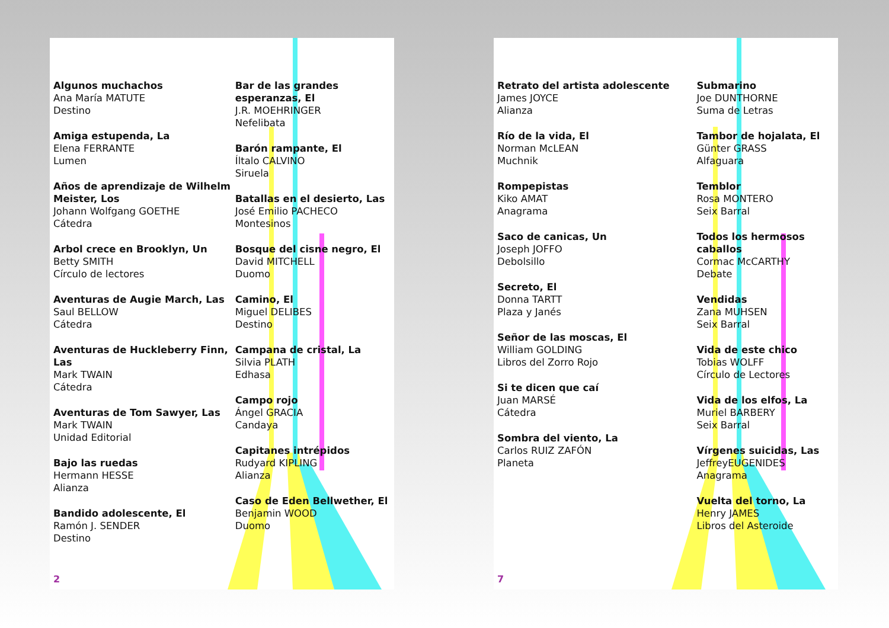Algunos muchachos
Ana María MATUTE
Destino
Amiga estupenda, La
Elena FERRANTE
Lumen
Años de aprendizaje de Wilhelm Meister, Los
Johann Wolfgang GOETHE
Cátedra
Arbol crece en Brooklyn, Un
Betty SMITH
Círculo de lectores
Aventuras de Augie March, Las
Saul BELLOW
Cátedra
Aventuras de Huckleberry Finn, Las
Mark TWAIN
Cátedra
Aventuras de Tom Sawyer, Las
Mark TWAIN
Unidad Editorial
Bajo las ruedas
Hermann HESSE
Alianza
Bandido adolescente, El
Ramón J. SENDER
Destino
Bar de las grandes esperanzas, El
J.R. MOEHRINGER
Nefelibata
Barón rampante, El
Íltalo CALVINO
Siruela
Batallas en el desierto, Las
José Emilio PACHECO
Montesinos
Bosque del cisne negro, El
David MITCHELL
Duomo
Camino, El
Miguel DELIBES
Destino
Campana de cristal, La
Silvia PLATH
Edhasa
Campo rojo
Ángel GRACIA
Candaya
Capitanes intrépidos
Rudyard KIPLING
Alianza
Caso de Eden Bellwether, El
Benjamin WOOD
Duomo
2
Retrato del artista adolescente
James JOYCE
Alianza
Río de la vida, El
Norman McLEAN
Muchnik
Rompepistas
Kiko AMAT
Anagrama
Saco de canicas, Un
Joseph JOFFO
Debolsillo
Secreto, El
Donna TARTT
Plaza y Janés
Señor de las moscas, El
William GOLDING
Libros del Zorro Rojo
Si te dicen que caí
Juan MARSÉ
Cátedra
Sombra del viento, La
Carlos RUIZ ZAFÓN
Planeta
Submarino
Joe DUNTHORNE
Suma de Letras
Tambor de hojalata, El
Günter GRASS
Alfaguara
Temblor
Rosa MONTERO
Seix Barral
Todos los hermosos caballos
Cormac McCARTHY
Debate
Vendidas
Zana MUHSEN
Seix Barral
Vida de este chico
Tobias WOLFF
Círculo de Lectores
Vida de los elfos, La
Muriel BARBERY
Seix Barral
Vírgenes suicidas, Las
JeffreyEUGENIDES
Anagrama
Vuelta del torno, La
Henry JAMES
Libros del Asteroide
7